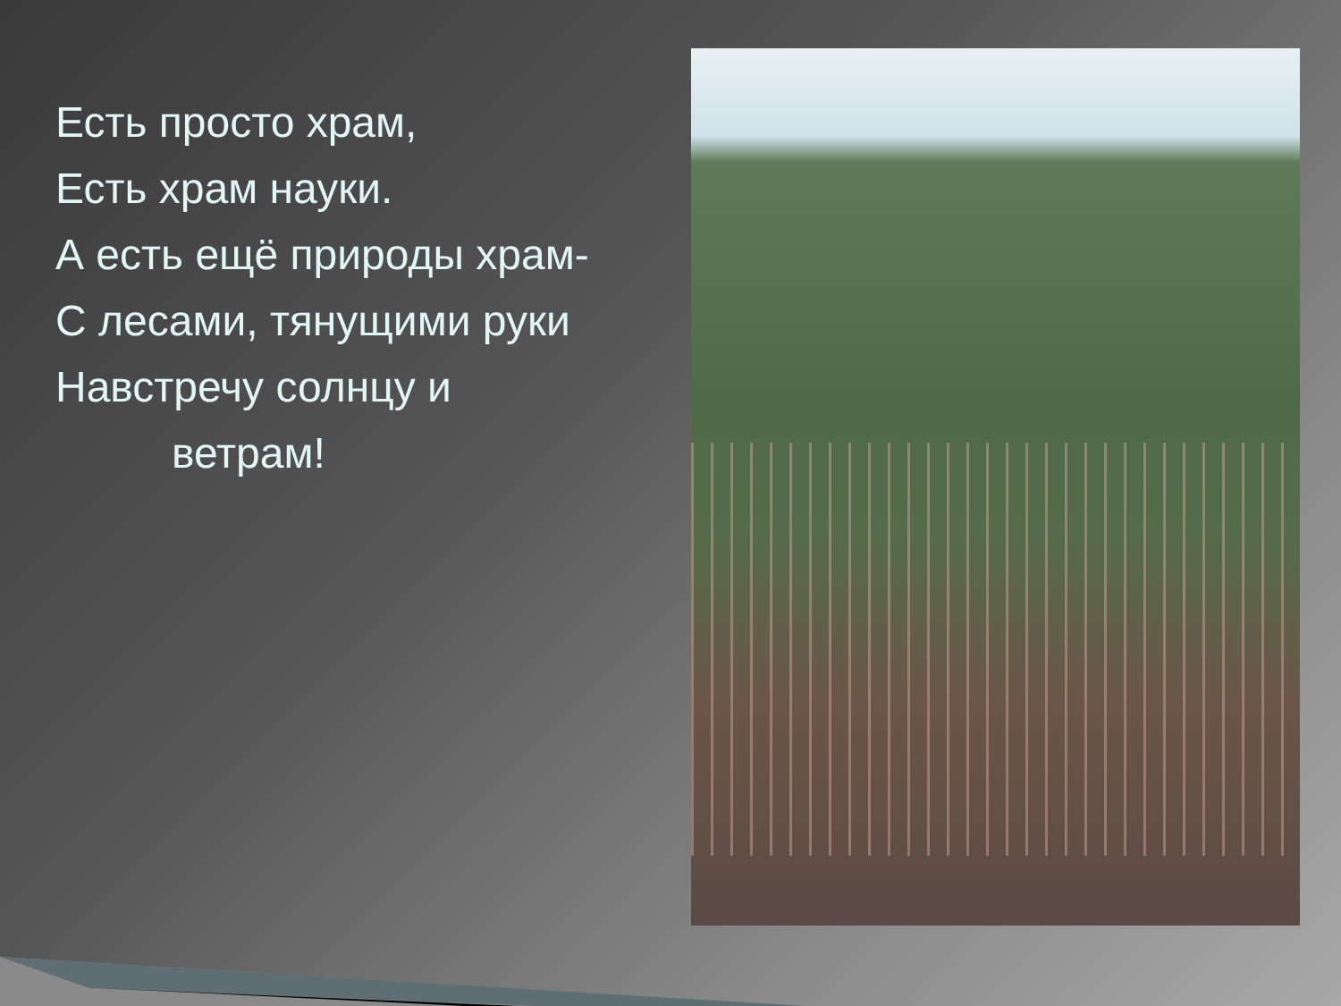Есть просто храм,
Есть храм науки.
А есть ещё природы храм-
С лесами, тянущими руки
Навстречу солнцу и
ветрам!